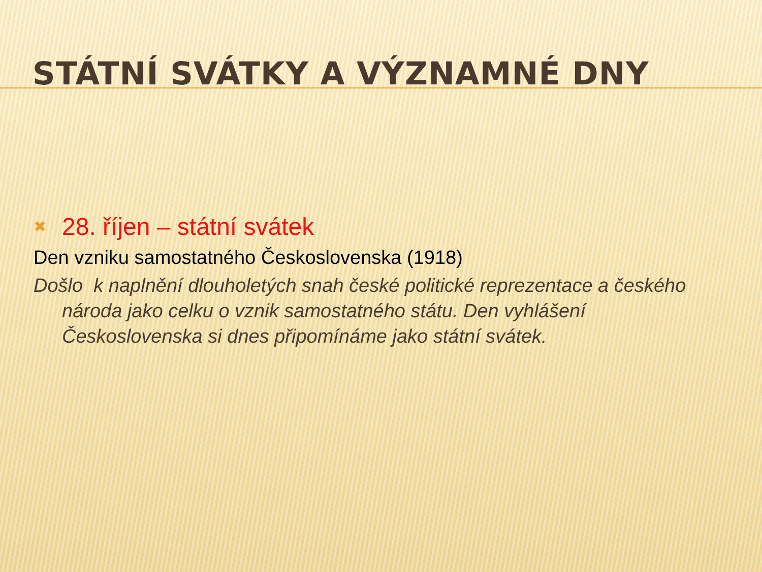STÁTNÍ SVÁTKY A VÝZNAMNÉ DNY
✖ 28. říjen – státní svátek
Den vzniku samostatného Československa (1918)
Došlo k naplnění dlouholetých snah české politické reprezentace a českého národa jako celku o vznik samostatného státu. Den vyhlášení Československa si dnes připomínáme jako státní svátek.